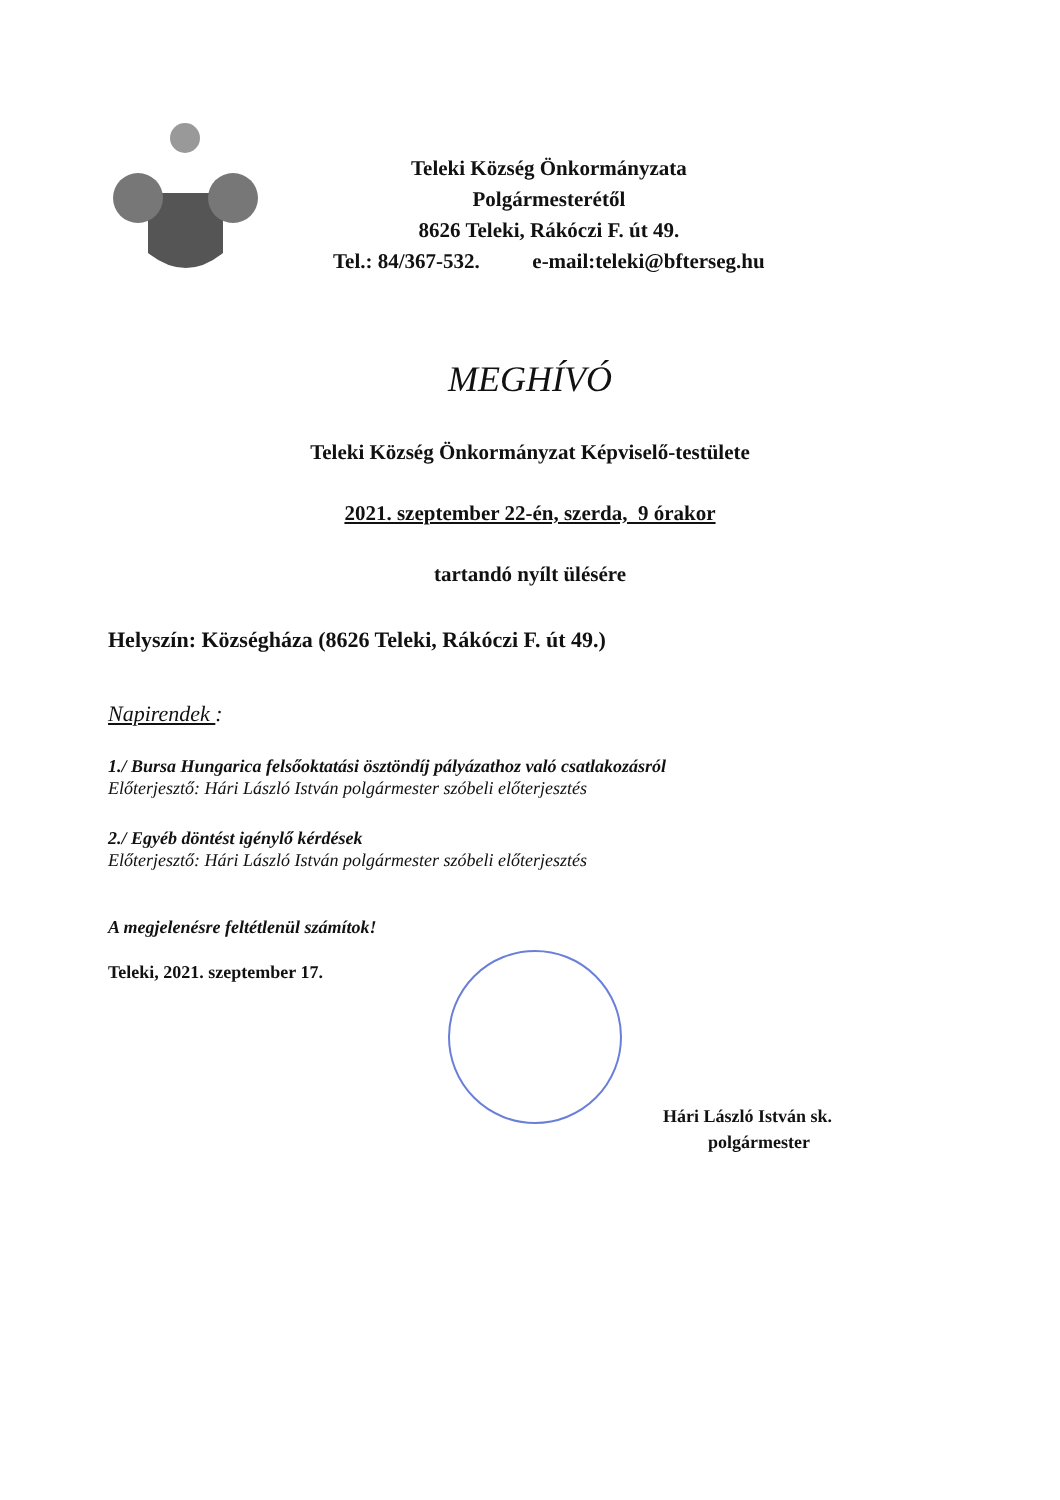Teleki Község Önkormányzata
Polgármesterétől
8626 Teleki, Rákóczi F. út 49.
Tel.: 84/367-532. e-mail:teleki@bfterseg.hu
MEGHÍVÓ
Teleki Község Önkormányzat Képviselő-testülete
2021. szeptember 22-én, szerda, 9 órakor
tartandó nyílt ülésére
Helyszín: Községháza (8626 Teleki, Rákóczi F. út 49.)
Napirendek :
1./ Bursa Hungarica felsőoktatási ösztöndíj pályázathoz való csatlakozásról
Előterjesztő: Hári László István polgármester szóbeli előterjesztés
2./ Egyéb döntést igénylő kérdések
Előterjesztő: Hári László István polgármester szóbeli előterjesztés
A megjelenésre feltétlenül számítok!
Teleki, 2021. szeptember 17.
Hári László István sk.
polgármester